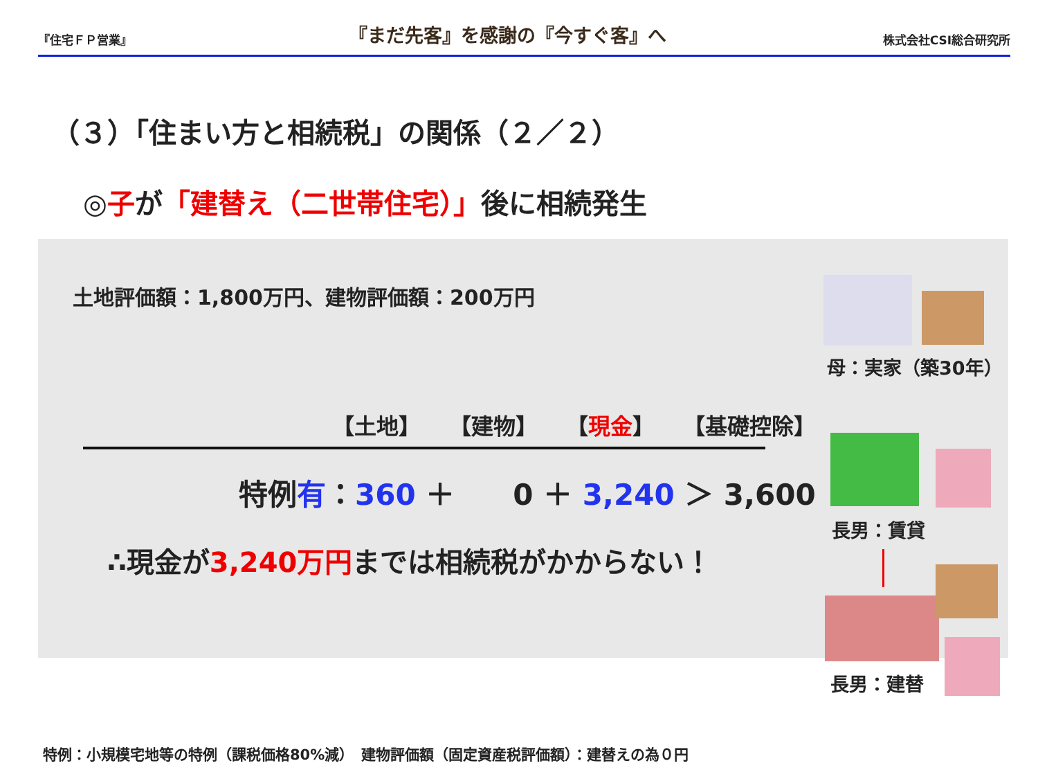『住宅ＦＰ営業』 『まだ先客』を感謝の『今すぐ客』へ 株式会社CSI総合研究所
（３）「住まい方と相続税」の関係（２／２）
◎子が「建替え（二世帯住宅）」後に相続発生
土地評価額：1,800万円、建物評価額：200万円
【土地】 【建物】 【現金】 【基礎控除】
特例有：360 ＋　　0 ＋ 3,240 ＞ 3,600
∴現金が3,240万円までは相続税がかからない！
母：実家（築30年）
長男：賃貸
長男：建替
特例：小規模宅地等の特例（課税価格80%減）　建物評価額（固定資産税評価額）：建替えの為０円